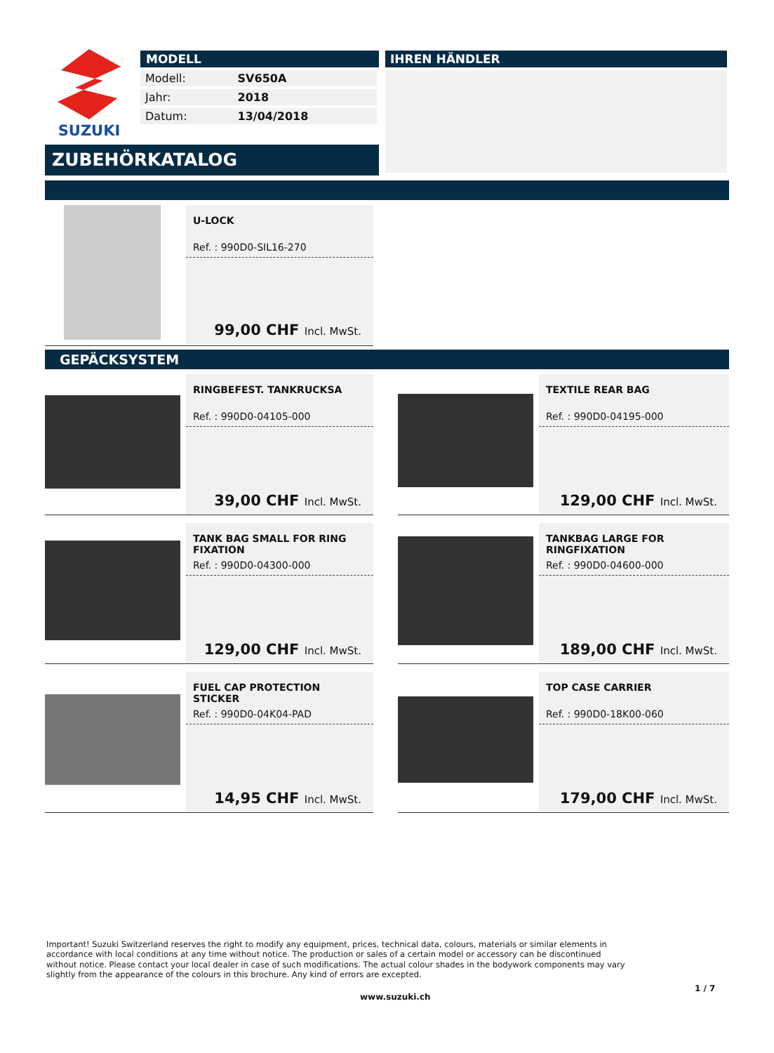SUZUKI
MODELL
| Modell: | SV650A |
| Jahr: | 2018 |
| Datum: | 13/04/2018 |
IHREN HÄNDLER
ZUBEHÖRKATALOG
U-LOCK
Ref. : 990D0-SIL16-270
99,00 CHF Incl. MwSt.
GEPÄCKSYSTEM
RINGBEFEST. TANKRUCKSA
Ref. : 990D0-04105-000
39,00 CHF Incl. MwSt.
TEXTILE REAR BAG
Ref. : 990D0-04195-000
129,00 CHF Incl. MwSt.
TANK BAG SMALL FOR RING FIXATION
Ref. : 990D0-04300-000
129,00 CHF Incl. MwSt.
TANKBAG LARGE FOR RINGFIXATION
Ref. : 990D0-04600-000
189,00 CHF Incl. MwSt.
FUEL CAP PROTECTION STICKER
Ref. : 990D0-04K04-PAD
14,95 CHF Incl. MwSt.
TOP CASE CARRIER
Ref. : 990D0-18K00-060
179,00 CHF Incl. MwSt.
Important! Suzuki Switzerland reserves the right to modify any equipment, prices, technical data, colours, materials or similar elements in accordance with local conditions at any time without notice. The production or sales of a certain model or accessory can be discontinued without notice. Please contact your local dealer in case of such modifications. The actual colour shades in the bodywork components may vary slightly from the appearance of the colours in this brochure. Any kind of errors are excepted.
1 / 7
www.suzuki.ch